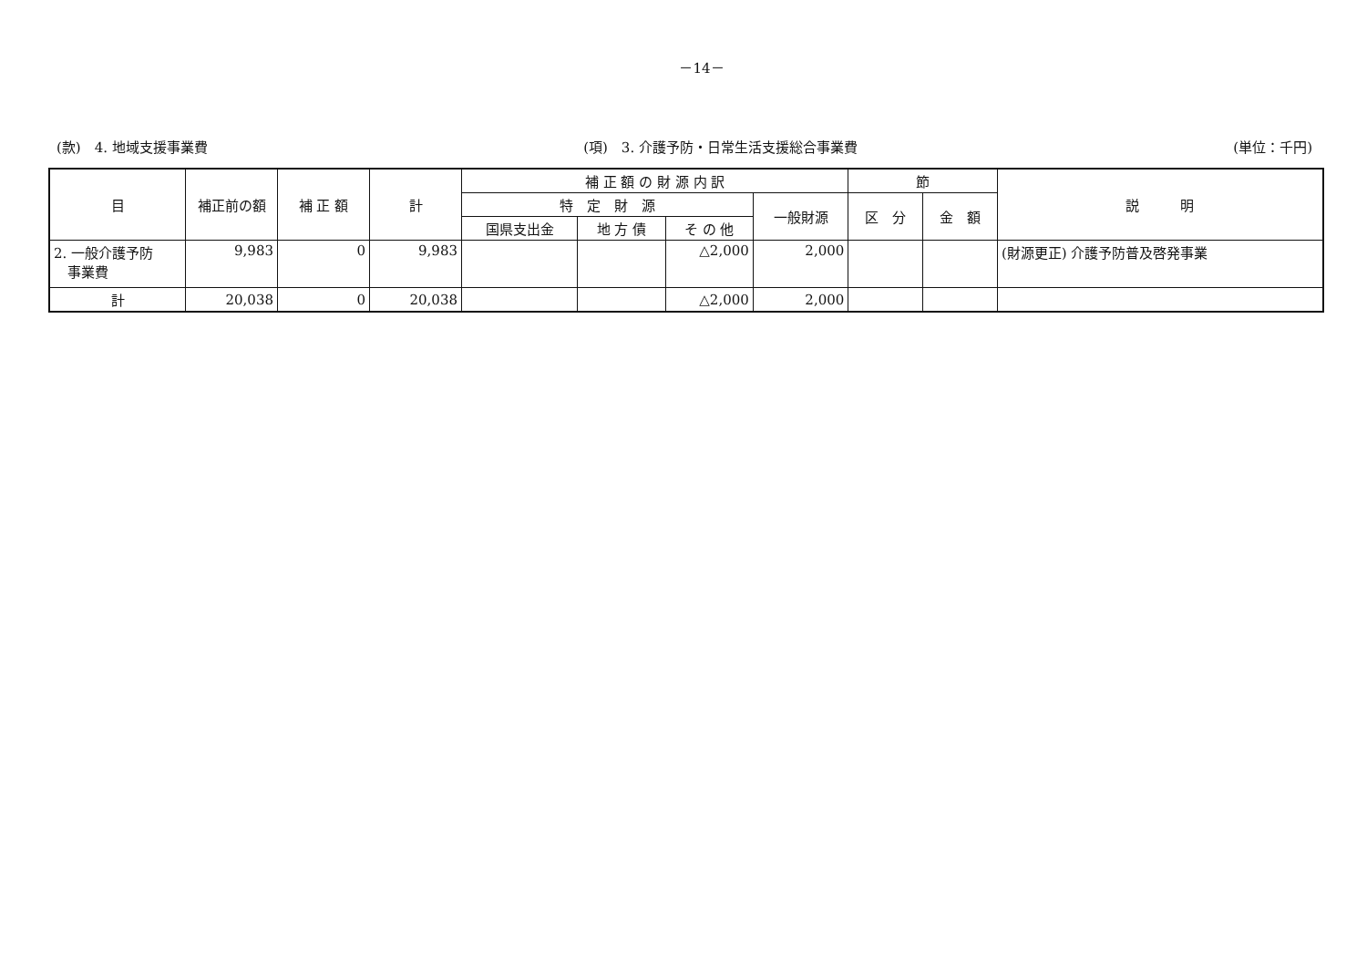－14－
(款)　4. 地域支援事業費 (項)　3. 介護予防・日常生活支援総合事業費 (単位：千円)
| 目 | 補正前の額 | 補 正 額 | 計 | 補 正 額 の 財 源 内 訳 | | | | 節 | | 説 明 |
| --- | --- | --- | --- | --- | --- | --- | --- | --- | --- | --- |
| | | | | 特 定 財 源 | | | 一般財源 | 区 分 | 金 額 | |
| | | | | 国県支出金 | 地 方 債 | そ の 他 | | | | |
| 2. 一般介護予防 事業費 | 9,983 | 0 | 9,983 | | | △2,000 | 2,000 | | | (財源更正) 介護予防普及啓発事業 |
| 計 | 20,038 | 0 | 20,038 | | | △2,000 | 2,000 | | | |